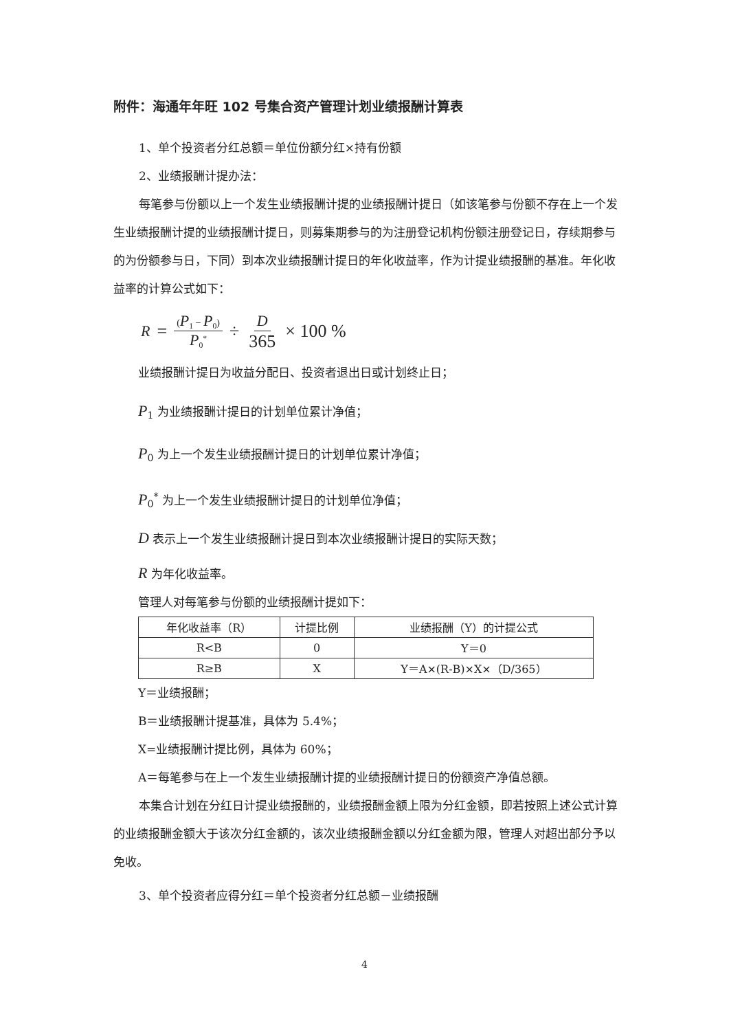附件：海通年年旺 102 号集合资产管理计划业绩报酬计算表
1、单个投资者分红总额＝单位份额分红×持有份额
2、业绩报酬计提办法：
每笔参与份额以上一个发生业绩报酬计提的业绩报酬计提日（如该笔参与份额不存在上一个发生业绩报酬计提的业绩报酬计提日，则募集期参与的为注册登记机构份额注册登记日，存续期参与的为份额参与日，下同）到本次业绩报酬计提日的年化收益率，作为计提业绩报酬的基准。年化收益率的计算公式如下：
R = (P<sub>1</sub> − P<sub>0</sub>) P<sub>0</sub><sup>*</sup> ÷ D 365 × 100 %
业绩报酬计提日为收益分配日、投资者退出日或计划终止日；
P<sub>1</sub> 为业绩报酬计提日的计划单位累计净值；
P<sub>0</sub> 为上一个发生业绩报酬计提日的计划单位累计净值；
P<sub>0</sub><sup>*</sup> 为上一个发生业绩报酬计提日的计划单位净值；
D 表示上一个发生业绩报酬计提日到本次业绩报酬计提日的实际天数；
R 为年化收益率。
管理人对每笔参与份额的业绩报酬计提如下：
| 年化收益率（R） | 计提比例 | 业绩报酬（Y）的计提公式 |
| --- | --- | --- |
| R<B | 0 | Y＝0 |
| R≥B | X | Y＝A×(R-B)×X×（D/365） |
Y＝业绩报酬；
B＝业绩报酬计提基准，具体为 5.4%；
X=业绩报酬计提比例，具体为 60%；
A＝每笔参与在上一个发生业绩报酬计提的业绩报酬计提日的份额资产净值总额。
本集合计划在分红日计提业绩报酬的，业绩报酬金额上限为分红金额，即若按照上述公式计算的业绩报酬金额大于该次分红金额的，该次业绩报酬金额以分红金额为限，管理人对超出部分予以免收。
3、单个投资者应得分红＝单个投资者分红总额－业绩报酬
4